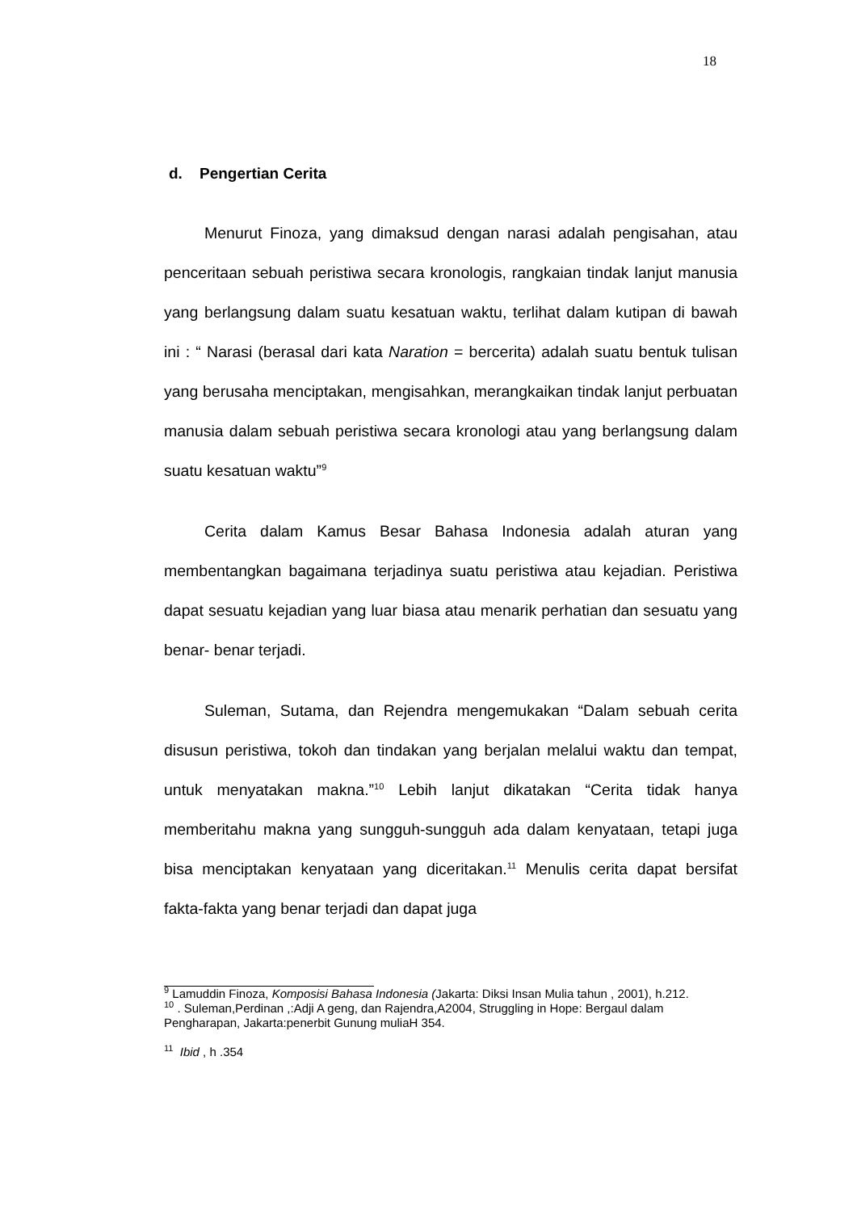18
d. Pengertian Cerita
Menurut Finoza, yang dimaksud dengan narasi adalah pengisahan, atau penceritaan sebuah peristiwa secara kronologis, rangkaian tindak lanjut manusia yang berlangsung dalam suatu kesatuan waktu, terlihat dalam kutipan di bawah ini : “ Narasi (berasal dari kata Naration = bercerita) adalah suatu bentuk tulisan yang berusaha menciptakan, mengisahkan, merangkaikan tindak lanjut perbuatan manusia dalam sebuah peristiwa secara kronologi atau yang berlangsung dalam suatu kesatuan waktu”<sup>9</sup>
Cerita dalam Kamus Besar Bahasa Indonesia adalah aturan yang membentangkan bagaimana terjadinya suatu peristiwa atau kejadian. Peristiwa dapat sesuatu kejadian yang luar biasa atau menarik perhatian dan sesuatu yang benar- benar terjadi.
Suleman, Sutama, dan Rejendra mengemukakan “Dalam sebuah cerita disusun peristiwa, tokoh dan tindakan yang berjalan melalui waktu dan tempat, untuk menyatakan makna.”<sup>10</sup> Lebih lanjut dikatakan “Cerita tidak hanya memberitahu makna yang sungguh-sungguh ada dalam kenyataan, tetapi juga bisa menciptakan kenyataan yang diceritakan.<sup>11</sup> Menulis cerita dapat bersifat fakta-fakta yang benar terjadi dan dapat juga
<sup>9</sup> Lamuddin Finoza, Komposisi Bahasa Indonesia (Jakarta: Diksi Insan Mulia tahun , 2001), h.212.
<sup>10</sup> . Suleman,Perdinan ,:Adji A geng, dan Rajendra,A2004, Struggling in Hope: Bergaul dalam Pengharapan, Jakarta:penerbit Gunung muliaH 354.
<sup>11</sup> Ibid , h .354